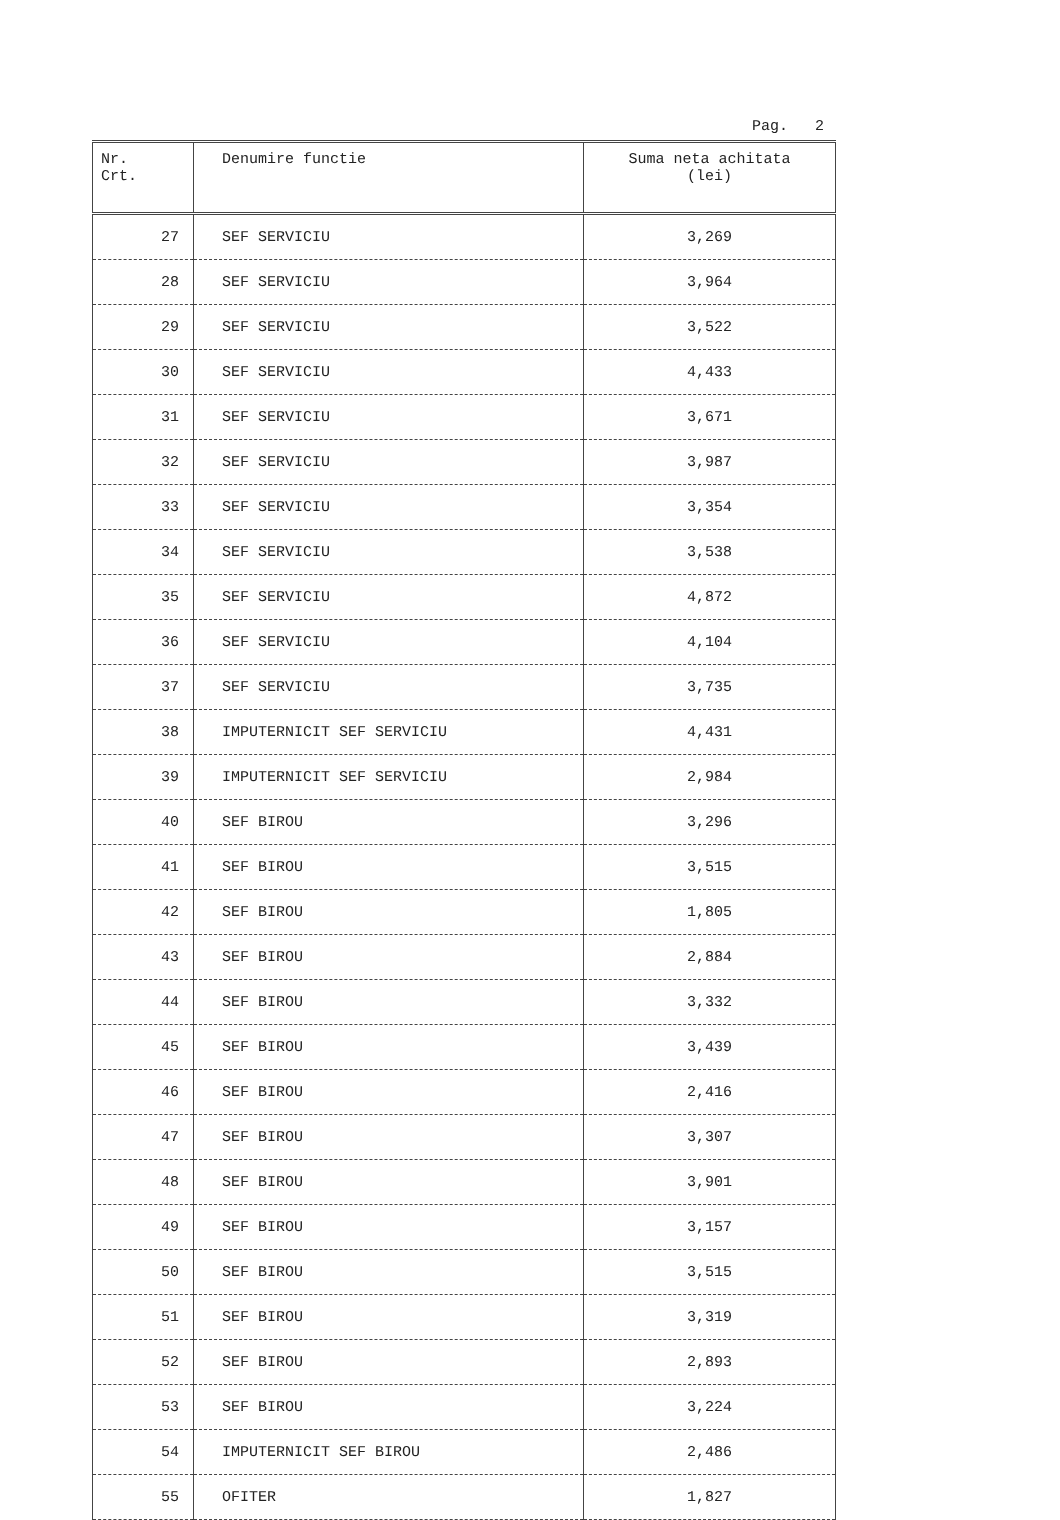Pag. 2
| Nr. Crt. | Denumire functie | Suma neta achitata (lei) |
| --- | --- | --- |
| 27 | SEF SERVICIU | 3,269 |
| 28 | SEF SERVICIU | 3,964 |
| 29 | SEF SERVICIU | 3,522 |
| 30 | SEF SERVICIU | 4,433 |
| 31 | SEF SERVICIU | 3,671 |
| 32 | SEF SERVICIU | 3,987 |
| 33 | SEF SERVICIU | 3,354 |
| 34 | SEF SERVICIU | 3,538 |
| 35 | SEF SERVICIU | 4,872 |
| 36 | SEF SERVICIU | 4,104 |
| 37 | SEF SERVICIU | 3,735 |
| 38 | IMPUTERNICIT SEF SERVICIU | 4,431 |
| 39 | IMPUTERNICIT SEF SERVICIU | 2,984 |
| 40 | SEF BIROU | 3,296 |
| 41 | SEF BIROU | 3,515 |
| 42 | SEF BIROU | 1,805 |
| 43 | SEF BIROU | 2,884 |
| 44 | SEF BIROU | 3,332 |
| 45 | SEF BIROU | 3,439 |
| 46 | SEF BIROU | 2,416 |
| 47 | SEF BIROU | 3,307 |
| 48 | SEF BIROU | 3,901 |
| 49 | SEF BIROU | 3,157 |
| 50 | SEF BIROU | 3,515 |
| 51 | SEF BIROU | 3,319 |
| 52 | SEF BIROU | 2,893 |
| 53 | SEF BIROU | 3,224 |
| 54 | IMPUTERNICIT SEF BIROU | 2,486 |
| 55 | OFITER | 1,827 |